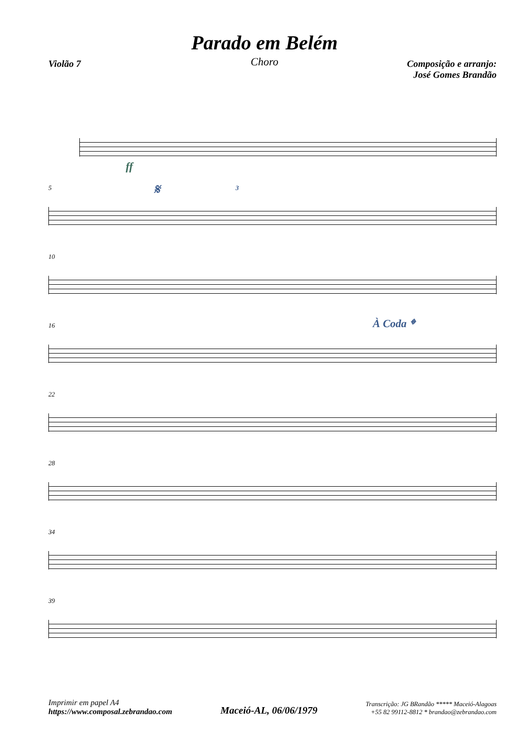Parado em Belém
Choro
Violão 7 Composição e arranjo:
José Gomes Brandão
ff
5
𝄋 3
10
16
À Coda 𝄌
22
28
34
39
Imprimir em papel A4
https://www.composal.zebrandao.com
Maceió-AL, 06/06/1979
Transcrição: JG BRandão ***** Maceió-Alagoas
+55 82 99112-8812 * brandao@zebrandao.com